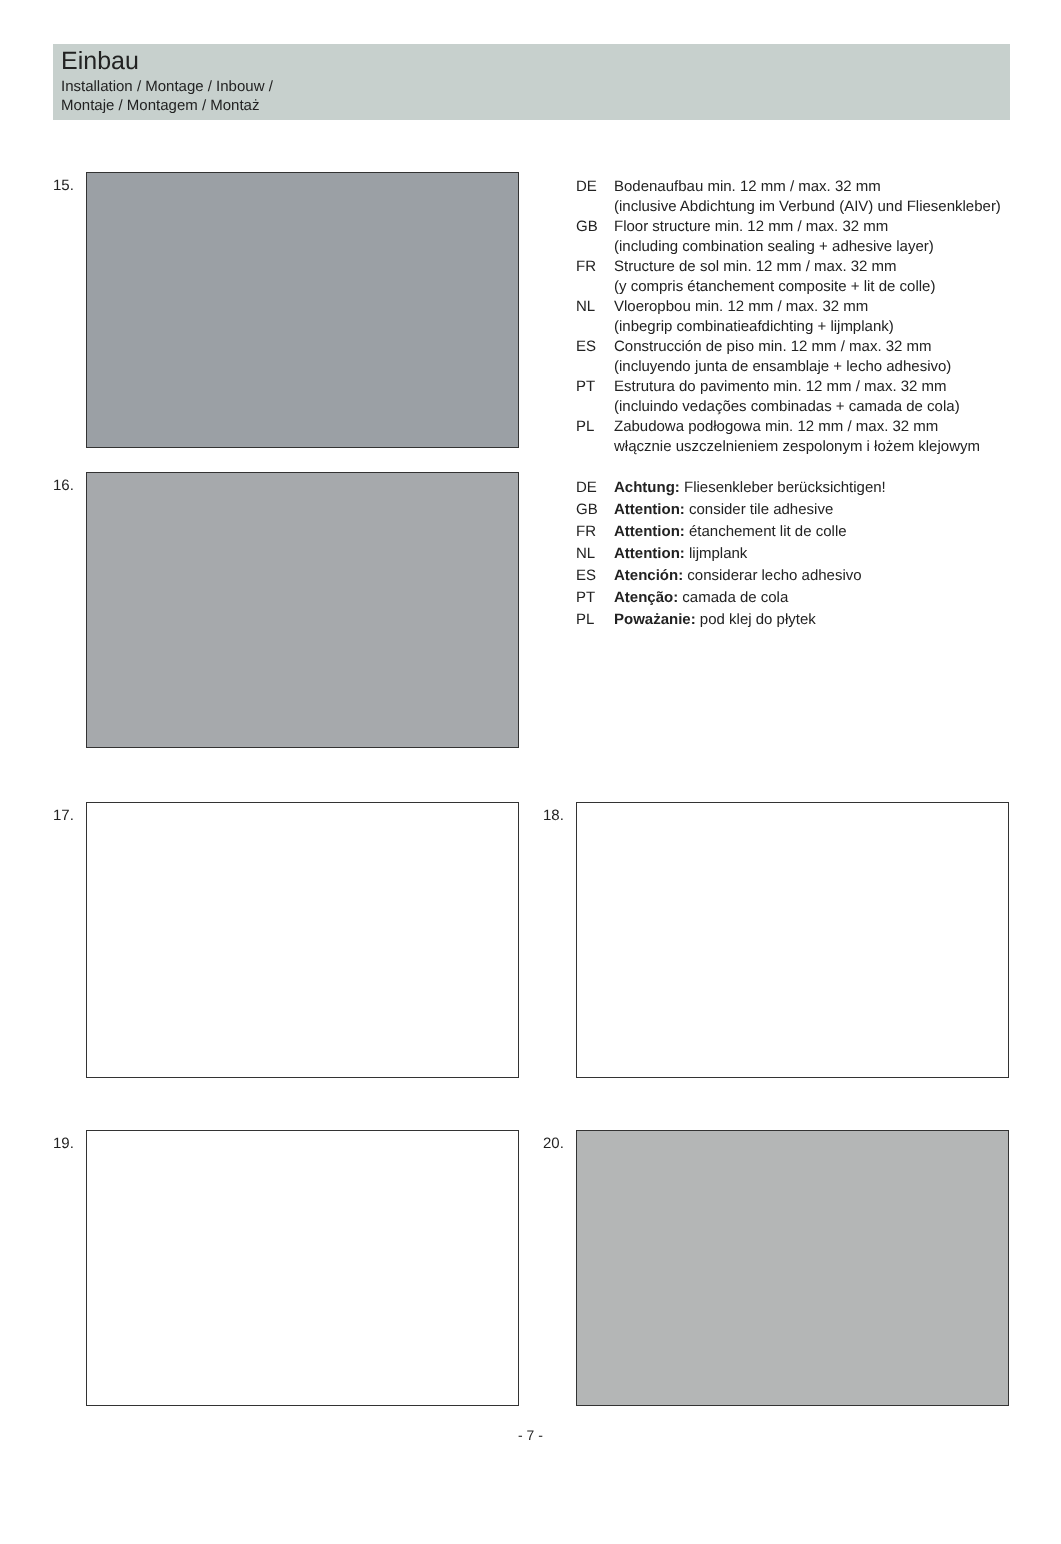Einbau
Installation / Montage / Inbouw /
Montaje / Montagem / Montaż
15.
| DE | Bodenaufbau min. 12 mm / max. 32 mm (inclusive Abdichtung im Verbund (AIV) und Fliesenkleber) |
| GB | Floor structure min. 12 mm / max. 32 mm (including combination sealing + adhesive layer) |
| FR | Structure de sol min. 12 mm / max. 32 mm (y compris étanchement composite + lit de colle) |
| NL | Vloeropbou min. 12 mm / max. 32 mm (inbegrip combinatieafdichting + lijmplank) |
| ES | Construcción de piso min. 12 mm / max. 32 mm (incluyendo junta de ensamblaje + lecho adhesivo) |
| PT | Estrutura do pavimento min. 12 mm / max. 32 mm (incluindo vedações combinadas + camada de cola) |
| PL | Zabudowa podłogowa min. 12 mm / max. 32 mm włącznie uszczelnieniem zespolonym i łożem klejowym |
16.
| DE | Achtung: Fliesenkleber berücksichtigen! |
| GB | Attention: consider tile adhesive |
| FR | Attention: étanchement lit de colle |
| NL | Attention: lijmplank |
| ES | Atención: considerar lecho adhesivo |
| PT | Atenção: camada de cola |
| PL | Poważanie: pod klej do płytek |
17. 18.
19. 20.
- 7 -